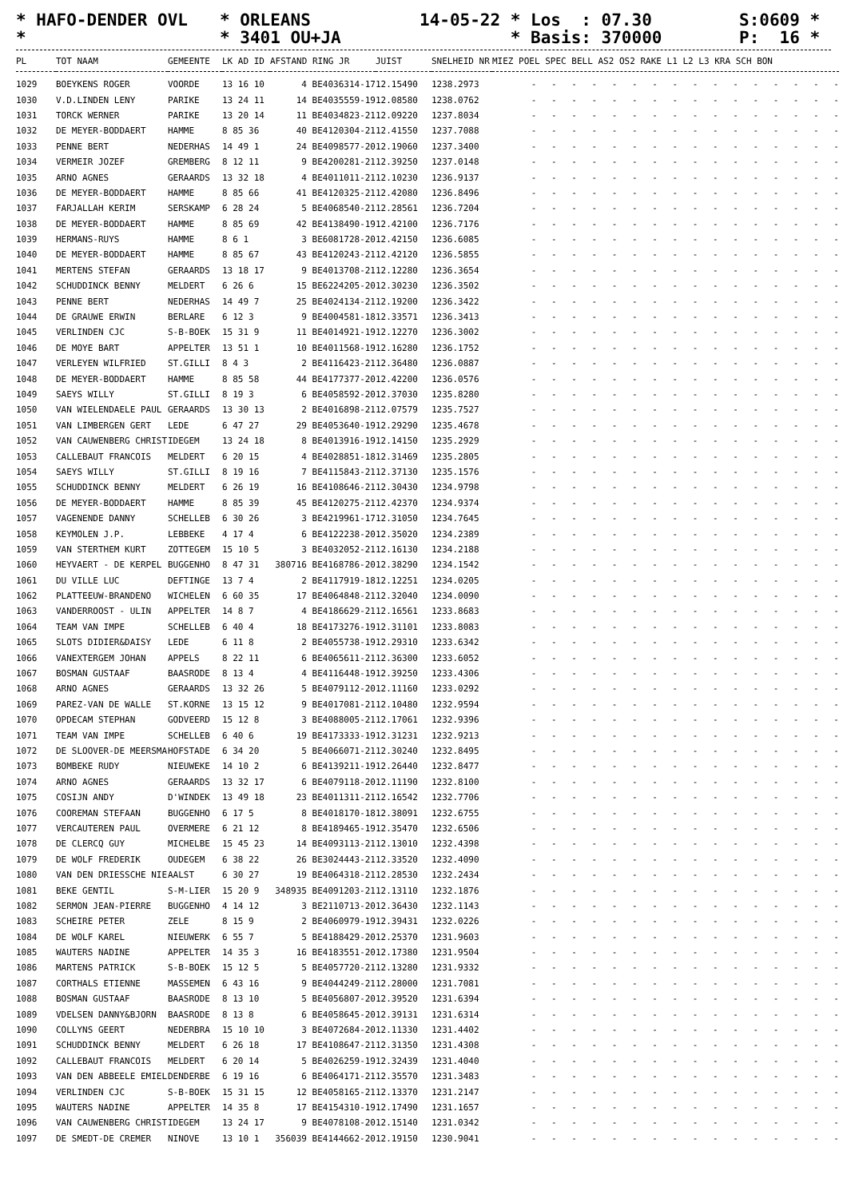* HAFO-DENDER OVL *
* ORLEANS * 3401 OU+JA
14-05-22 * Los : 07.30 * Basis: 370000
S:0609 * P: 16 *
| PL | TOT NAAM | GEMEENTE | LK AD ID | AFSTAND RING JR | JUIST | SNELHEID NR | MIEZ POEL SPEC BELL AS2 OS2 RAKE L1 L2 L3 KRA SCH BON |
| --- | --- | --- | --- | --- | --- | --- | --- |
| 1029 | BOEYKENS ROGER | VOORDE | 13 16 10 | 4 BE4036314-17 | 12.15490 | 1238.2973 | - - - - - - - - - - - - - - - - |
| 1030 | V.D.LINDEN LENY | PARIKE | 13 24 11 | 14 BE4035559-19 | 12.08580 | 1238.0762 | - - - - - - - - - - - - - - - - |
| 1031 | TORCK WERNER | PARIKE | 13 20 14 | 11 BE4034823-21 | 12.09220 | 1237.8034 | - - - - - - - - - - - - - - - - |
| 1032 | DE MEYER-BODDAERT | HAMME | 8 85 36 | 40 BE4120304-21 | 12.41550 | 1237.7088 | - - - - - - - - - - - - - - - - |
| 1033 | PENNE BERT | NEDERHAS | 14 49 1 | 24 BE4098577-20 | 12.19060 | 1237.3400 | - - - - - - - - - - - - - - - - |
| 1034 | VERMEIR JOZEF | GREMBERG | 8 12 11 | 9 BE4200281-21 | 12.39250 | 1237.0148 | - - - - - - - - - - - - - - - - |
| 1035 | ARNO AGNES | GERAARDS | 13 32 18 | 4 BE4011011-21 | 12.10230 | 1236.9137 | - - - - - - - - - - - - - - - - |
| 1036 | DE MEYER-BODDAERT | HAMME | 8 85 66 | 41 BE4120325-21 | 12.42080 | 1236.8496 | - - - - - - - - - - - - - - - - |
| 1037 | FARJALLAH KERIM | SERSKAMP | 6 28 24 | 5 BE4068540-21 | 12.28561 | 1236.7204 | - - - - - - - - - - - - - - - - |
| 1038 | DE MEYER-BODDAERT | HAMME | 8 85 69 | 42 BE4138490-19 | 12.42100 | 1236.7176 | - - - - - - - - - - - - - - - - |
| 1039 | HERMANS-RUYS | HAMME | 8 6 1 | 3 BE6081728-20 | 12.42150 | 1236.6085 | - - - - - - - - - - - - - - - - |
| 1040 | DE MEYER-BODDAERT | HAMME | 8 85 67 | 43 BE4120243-21 | 12.42120 | 1236.5855 | - - - - - - - - - - - - - - - - |
| 1041 | MERTENS STEFAN | GERAARDS | 13 18 17 | 9 BE4013708-21 | 12.12280 | 1236.3654 | - - - - - - - - - - - - - - - - |
| 1042 | SCHUDDINCK BENNY | MELDERT | 6 26 6 | 15 BE6224205-20 | 12.30230 | 1236.3502 | - - - - - - - - - - - - - - - - |
| 1043 | PENNE BERT | NEDERHAS | 14 49 7 | 25 BE4024134-21 | 12.19200 | 1236.3422 | - - - - - - - - - - - - - - - - |
| 1044 | DE GRAUWE ERWIN | BERLARE | 6 12 3 | 9 BE4004581-18 | 12.33571 | 1236.3413 | - - - - - - - - - - - - - - - - |
| 1045 | VERLINDEN CJC | S-B-BOEK | 15 31 9 | 11 BE4014921-19 | 12.12270 | 1236.3002 | - - - - - - - - - - - - - - - - |
| 1046 | DE MOYE BART | APPELTER | 13 51 1 | 10 BE4011568-19 | 12.16280 | 1236.1752 | - - - - - - - - - - - - - - - - |
| 1047 | VERLEYEN WILFRIED | ST.GILLI | 8 4 3 | 2 BE4116423-21 | 12.36480 | 1236.0887 | - - - - - - - - - - - - - - - - |
| 1048 | DE MEYER-BODDAERT | HAMME | 8 85 58 | 44 BE4177377-20 | 12.42200 | 1236.0576 | - - - - - - - - - - - - - - - - |
| 1049 | SAEYS WILLY | ST.GILLI | 8 19 3 | 6 BE4058592-20 | 12.37030 | 1235.8280 | - - - - - - - - - - - - - - - - |
| 1050 | VAN WIELENDAELE PAUL | GERAARDS | 13 30 13 | 2 BE4016898-21 | 12.07579 | 1235.7527 | - - - - - - - - - - - - - - - - |
| 1051 | VAN LIMBERGEN GERT | LEDE | 6 47 27 | 29 BE4053640-19 | 12.29290 | 1235.4678 | - - - - - - - - - - - - - - - - |
| 1052 | VAN CAUWENBERG CHRIST | IDEGEM | 13 24 18 | 8 BE4013916-19 | 12.14150 | 1235.2929 | - - - - - - - - - - - - - - - - |
| 1053 | CALLEBAUT FRANCOIS | MELDERT | 6 20 15 | 4 BE4028851-18 | 12.31469 | 1235.2805 | - - - - - - - - - - - - - - - - |
| 1054 | SAEYS WILLY | ST.GILLI | 8 19 16 | 7 BE4115843-21 | 12.37130 | 1235.1576 | - - - - - - - - - - - - - - - - |
| 1055 | SCHUDDINCK BENNY | MELDERT | 6 26 19 | 16 BE4108646-21 | 12.30430 | 1234.9798 | - - - - - - - - - - - - - - - - |
| 1056 | DE MEYER-BODDAERT | HAMME | 8 85 39 | 45 BE4120275-21 | 12.42370 | 1234.9374 | - - - - - - - - - - - - - - - - |
| 1057 | VAGENENDE DANNY | SCHELLEB | 6 30 26 | 3 BE4219961-17 | 12.31050 | 1234.7645 | - - - - - - - - - - - - - - - - |
| 1058 | KEYMOLEN J.P. | LEBBEKE | 4 17 4 | 6 BE4122238-20 | 12.35020 | 1234.2389 | - - - - - - - - - - - - - - - - |
| 1059 | VAN STERTHEM KURT | ZOTTEGEM | 15 10 5 | 3 BE4032052-21 | 12.16130 | 1234.2188 | - - - - - - - - - - - - - - - - |
| 1060 | HEYVAERT - DE KERPEL | BUGGENHO | 8 47 31 | 380716 BE4168786-20 | 12.38290 | 1234.1542 | - - - - - - - - - - - - - - - - |
| 1061 | DU VILLE LUC | DEFTINGE | 13 7 4 | 2 BE4117919-18 | 12.12251 | 1234.0205 | - - - - - - - - - - - - - - - - |
| 1062 | PLATTEEUW-BRANDENO | WICHELEN | 6 60 35 | 17 BE4064848-21 | 12.32040 | 1234.0090 | - - - - - - - - - - - - - - - - |
| 1063 | VANDERROOST - ULIN | APPELTER | 14 8 7 | 4 BE4186629-21 | 12.16561 | 1233.8683 | - - - - - - - - - - - - - - - - |
| 1064 | TEAM VAN IMPE | SCHELLEB | 6 40 4 | 18 BE4173276-19 | 12.31101 | 1233.8083 | - - - - - - - - - - - - - - - - |
| 1065 | SLOTS DIDIER&DAISY | LEDE | 6 11 8 | 2 BE4055738-19 | 12.29310 | 1233.6342 | - - - - - - - - - - - - - - - - |
| 1066 | VANEXTERGEM JOHAN | APPELS | 8 22 11 | 6 BE4065611-21 | 12.36300 | 1233.6052 | - - - - - - - - - - - - - - - - |
| 1067 | BOSMAN GUSTAAF | BAASRODE | 8 13 4 | 4 BE4116448-19 | 12.39250 | 1233.4306 | - - - - - - - - - - - - - - - - |
| 1068 | ARNO AGNES | GERAARDS | 13 32 26 | 5 BE4079112-20 | 12.11160 | 1233.0292 | - - - - - - - - - - - - - - - - |
| 1069 | PAREZ-VAN DE WALLE | ST.KORNE | 13 15 12 | 9 BE4017081-21 | 12.10480 | 1232.9594 | - - - - - - - - - - - - - - - - |
| 1070 | OPDECAM STEPHAN | GODVEERD | 15 12 8 | 3 BE4088005-21 | 12.17061 | 1232.9396 | - - - - - - - - - - - - - - - - |
| 1071 | TEAM VAN IMPE | SCHELLEB | 6 40 6 | 19 BE4173333-19 | 12.31231 | 1232.9213 | - - - - - - - - - - - - - - - - |
| 1072 | DE SLOOVER-DE MEERSMA | HOFSTADE | 6 34 20 | 5 BE4066071-21 | 12.30240 | 1232.8495 | - - - - - - - - - - - - - - - - |
| 1073 | BOMBEKE RUDY | NIEUWEKE | 14 10 2 | 6 BE4139211-19 | 12.26440 | 1232.8477 | - - - - - - - - - - - - - - - - |
| 1074 | ARNO AGNES | GERAARDS | 13 32 17 | 6 BE4079118-20 | 12.11190 | 1232.8100 | - - - - - - - - - - - - - - - - |
| 1075 | COSIJN ANDY | D'WINDEK | 13 49 18 | 23 BE4011311-21 | 12.16542 | 1232.7706 | - - - - - - - - - - - - - - - - |
| 1076 | COOREMAN STEFAAN | BUGGENHO | 6 17 5 | 8 BE4018170-18 | 12.38091 | 1232.6755 | - - - - - - - - - - - - - - - - |
| 1077 | VERCAUTEREN PAUL | OVERMERE | 6 21 12 | 8 BE4189465-19 | 12.35470 | 1232.6506 | - - - - - - - - - - - - - - - - |
| 1078 | DE CLERCQ GUY | MICHELBE | 15 45 23 | 14 BE4093113-21 | 12.13010 | 1232.4398 | - - - - - - - - - - - - - - - - |
| 1079 | DE WOLF FREDERIK | OUDEGEM | 6 38 22 | 26 BE3024443-21 | 12.33520 | 1232.4090 | - - - - - - - - - - - - - - - - |
| 1080 | VAN DEN DRIESSCHE NIE | AALST | 6 30 27 | 19 BE4064318-21 | 12.28530 | 1232.2434 | - - - - - - - - - - - - - - - - |
| 1081 | BEKE GENTIL | S-M-LIER | 15 20 9 | 348935 BE4091203-21 | 12.13110 | 1232.1876 | - - - - - - - - - - - - - - - - |
| 1082 | SERMON JEAN-PIERRE | BUGGENHO | 4 14 12 | 3 BE2110713-20 | 12.36430 | 1232.1143 | - - - - - - - - - - - - - - - - |
| 1083 | SCHEIRE PETER | ZELE | 8 15 9 | 2 BE4060979-19 | 12.39431 | 1232.0226 | - - - - - - - - - - - - - - - - |
| 1084 | DE WOLF KAREL | NIEUWERK | 6 55 7 | 5 BE4188429-20 | 12.25370 | 1231.9603 | - - - - - - - - - - - - - - - - |
| 1085 | WAUTERS NADINE | APPELTER | 14 35 3 | 16 BE4183551-20 | 12.17380 | 1231.9504 | - - - - - - - - - - - - - - - - |
| 1086 | MARTENS PATRICK | S-B-BOEK | 15 12 5 | 5 BE4057720-21 | 12.13280 | 1231.9332 | - - - - - - - - - - - - - - - - |
| 1087 | CORTHALS ETIENNE | MASSEMEN | 6 43 16 | 9 BE4044249-21 | 12.28000 | 1231.7081 | - - - - - - - - - - - - - - - - |
| 1088 | BOSMAN GUSTAAF | BAASRODE | 8 13 10 | 5 BE4056807-20 | 12.39520 | 1231.6394 | - - - - - - - - - - - - - - - - |
| 1089 | VDELSEN DANNY&BJORN | BAASRODE | 8 13 8 | 6 BE4058645-20 | 12.39131 | 1231.6314 | - - - - - - - - - - - - - - - - |
| 1090 | COLLYNS GEERT | NEDERBRA | 15 10 10 | 3 BE4072684-20 | 12.11330 | 1231.4402 | - - - - - - - - - - - - - - - - |
| 1091 | SCHUDDINCK BENNY | MELDERT | 6 26 18 | 17 BE4108647-21 | 12.31350 | 1231.4308 | - - - - - - - - - - - - - - - - |
| 1092 | CALLEBAUT FRANCOIS | MELDERT | 6 20 14 | 5 BE4026259-19 | 12.32439 | 1231.4040 | - - - - - - - - - - - - - - - - |
| 1093 | VAN DEN ABBEELE EMIEL | DENDERBE | 6 19 16 | 6 BE4064171-21 | 12.35570 | 1231.3483 | - - - - - - - - - - - - - - - - |
| 1094 | VERLINDEN CJC | S-B-BOEK | 15 31 15 | 12 BE4058165-21 | 12.13370 | 1231.2147 | - - - - - - - - - - - - - - - - |
| 1095 | WAUTERS NADINE | APPELTER | 14 35 8 | 17 BE4154310-19 | 12.17490 | 1231.1657 | - - - - - - - - - - - - - - - - |
| 1096 | VAN CAUWENBERG CHRIST | IDEGEM | 13 24 17 | 9 BE4078108-20 | 12.15140 | 1231.0342 | - - - - - - - - - - - - - - - - |
| 1097 | DE SMEDT-DE CREMER | NINOVE | 13 10 1 | 356039 BE4144662-20 | 12.19150 | 1230.9041 | - - - - - - - - - - - - - - - - |